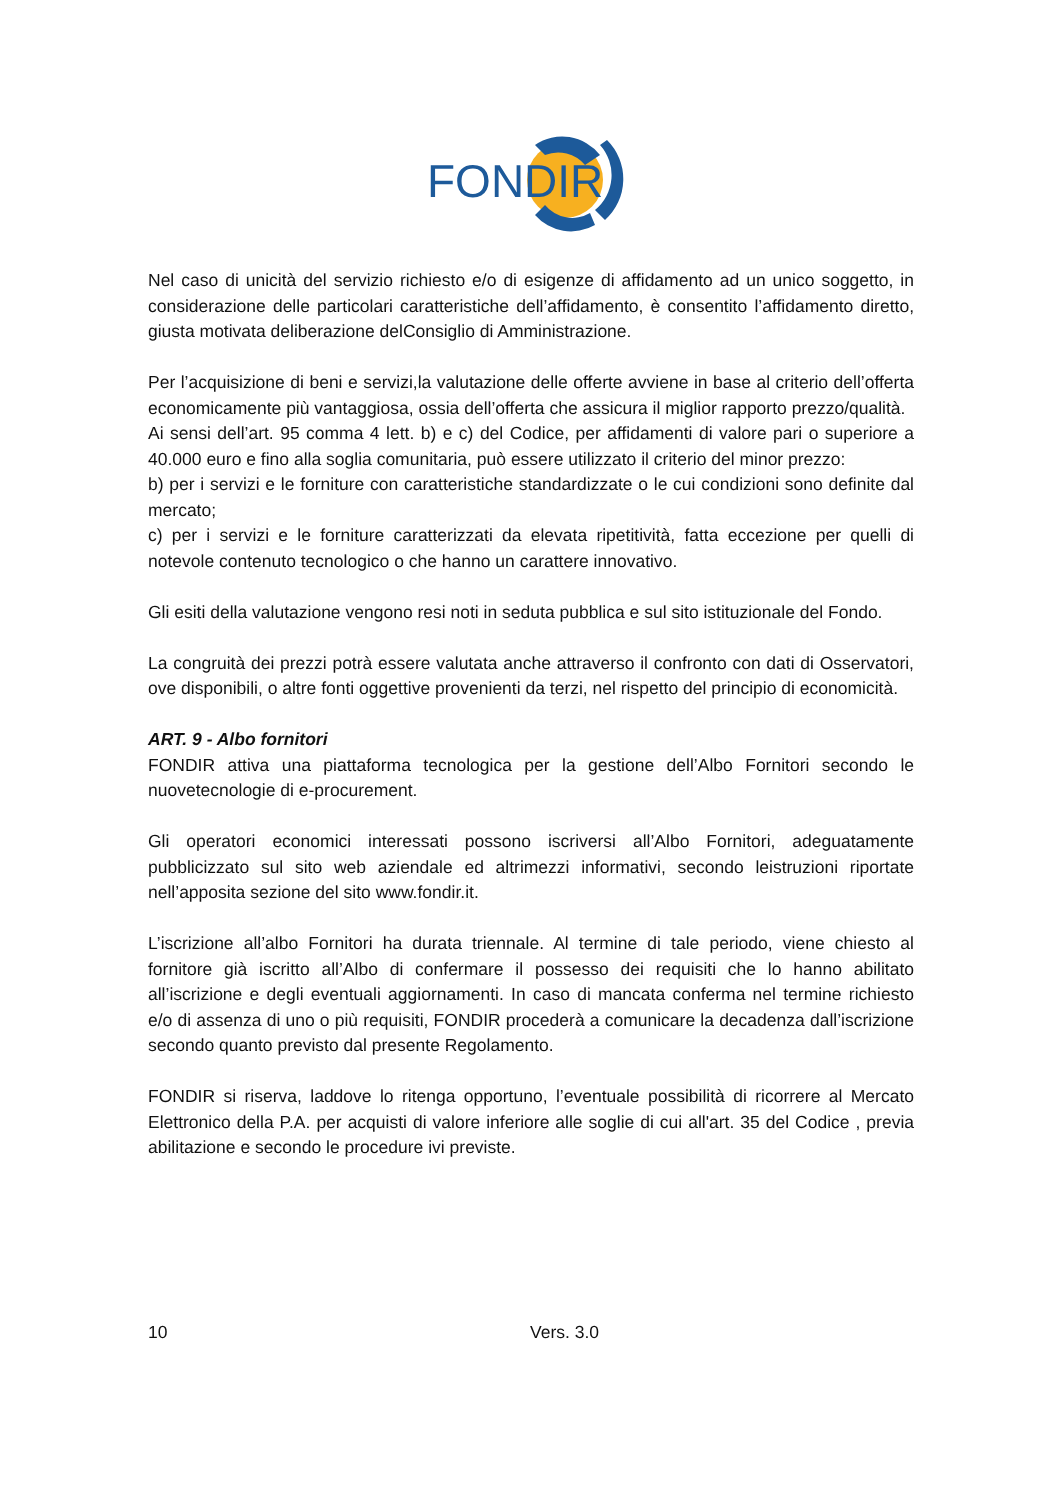FONDIR
Nel caso di unicità del servizio richiesto e/o di esigenze di affidamento ad un unico soggetto, in considerazione delle particolari caratteristiche dell’affidamento, è consentito l’affidamento diretto, giusta motivata deliberazione delConsiglio di Amministrazione.
Per l’acquisizione di beni e servizi,la valutazione delle offerte avviene in base al criterio dell’offerta economicamente più vantaggiosa, ossia dell’offerta che assicura il miglior rapporto prezzo/qualità.
Ai sensi dell’art. 95 comma 4 lett. b) e c) del Codice, per affidamenti di valore pari o superiore a 40.000 euro e fino alla soglia comunitaria, può essere utilizzato il criterio del minor prezzo:
b) per i servizi e le forniture con caratteristiche standardizzate o le cui condizioni sono definite dal mercato;
c) per i servizi e le forniture caratterizzati da elevata ripetitività, fatta eccezione per quelli di notevole contenuto tecnologico o che hanno un carattere innovativo.
Gli esiti della valutazione vengono resi noti in seduta pubblica e sul sito istituzionale del Fondo.
La congruità dei prezzi potrà essere valutata anche attraverso il confronto con dati di Osservatori, ove disponibili, o altre fonti oggettive provenienti da terzi, nel rispetto del principio di economicità.
ART. 9 - Albo fornitori
FONDIR attiva una piattaforma tecnologica per la gestione dell’Albo Fornitori secondo le nuovetecnologie di e-procurement.
Gli operatori economici interessati possono iscriversi all’Albo Fornitori, adeguatamente pubblicizzato sul sito web aziendale ed altrimezzi informativi, secondo leistruzioni riportate nell’apposita sezione del sito www.fondir.it.
L’iscrizione all’albo Fornitori ha durata triennale. Al termine di tale periodo, viene chiesto al fornitore già iscritto all’Albo di confermare il possesso dei requisiti che lo hanno abilitato all’iscrizione e degli eventuali aggiornamenti. In caso di mancata conferma nel termine richiesto e/o di assenza di uno o più requisiti, FONDIR procederà a comunicare la decadenza dall’iscrizione secondo quanto previsto dal presente Regolamento.
FONDIR si riserva, laddove lo ritenga opportuno, l’eventuale possibilità di ricorrere al Mercato Elettronico della P.A. per acquisti di valore inferiore alle soglie di cui all'art. 35 del Codice , previa abilitazione e secondo le procedure ivi previste.
10 Vers. 3.0